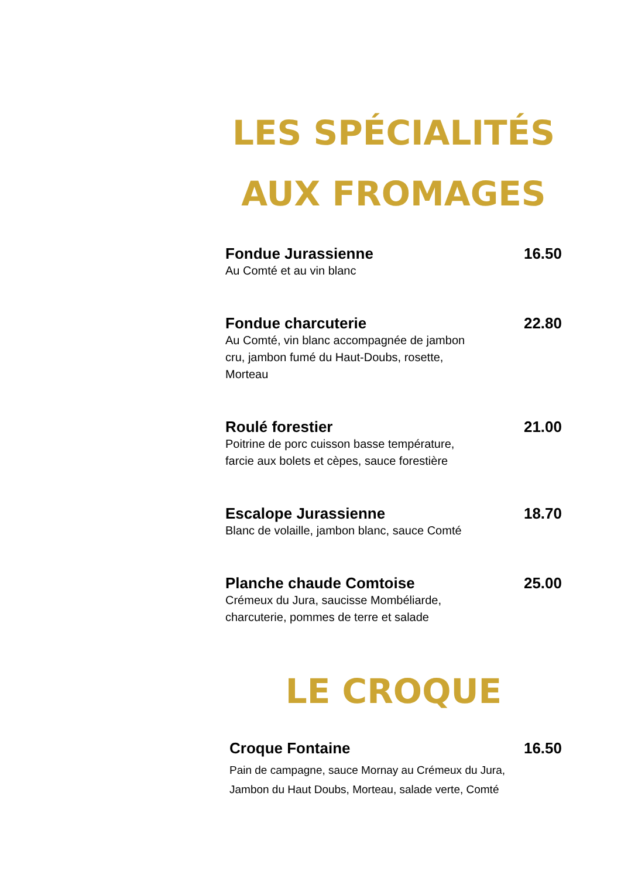LES SPÉCIALITÉS
AUX FROMAGES
Fondue Jurassienne 16.50
Au Comté et au vin blanc
Fondue charcuterie 22.80
Au Comté, vin blanc accompagnée de jambon cru, jambon fumé du Haut-Doubs, rosette, Morteau
Roulé forestier 21.00
Poitrine de porc cuisson basse température, farcie aux bolets et cèpes, sauce forestière
Escalope Jurassienne 18.70
Blanc de volaille, jambon blanc, sauce Comté
Planche chaude Comtoise 25.00
Crémeux du Jura, saucisse Mombéliarde, charcuterie, pommes de terre et salade
LE CROQUE
Croque Fontaine 16.50
Pain de campagne, sauce Mornay au Crémeux du Jura, Jambon du Haut Doubs, Morteau, salade verte, Comté